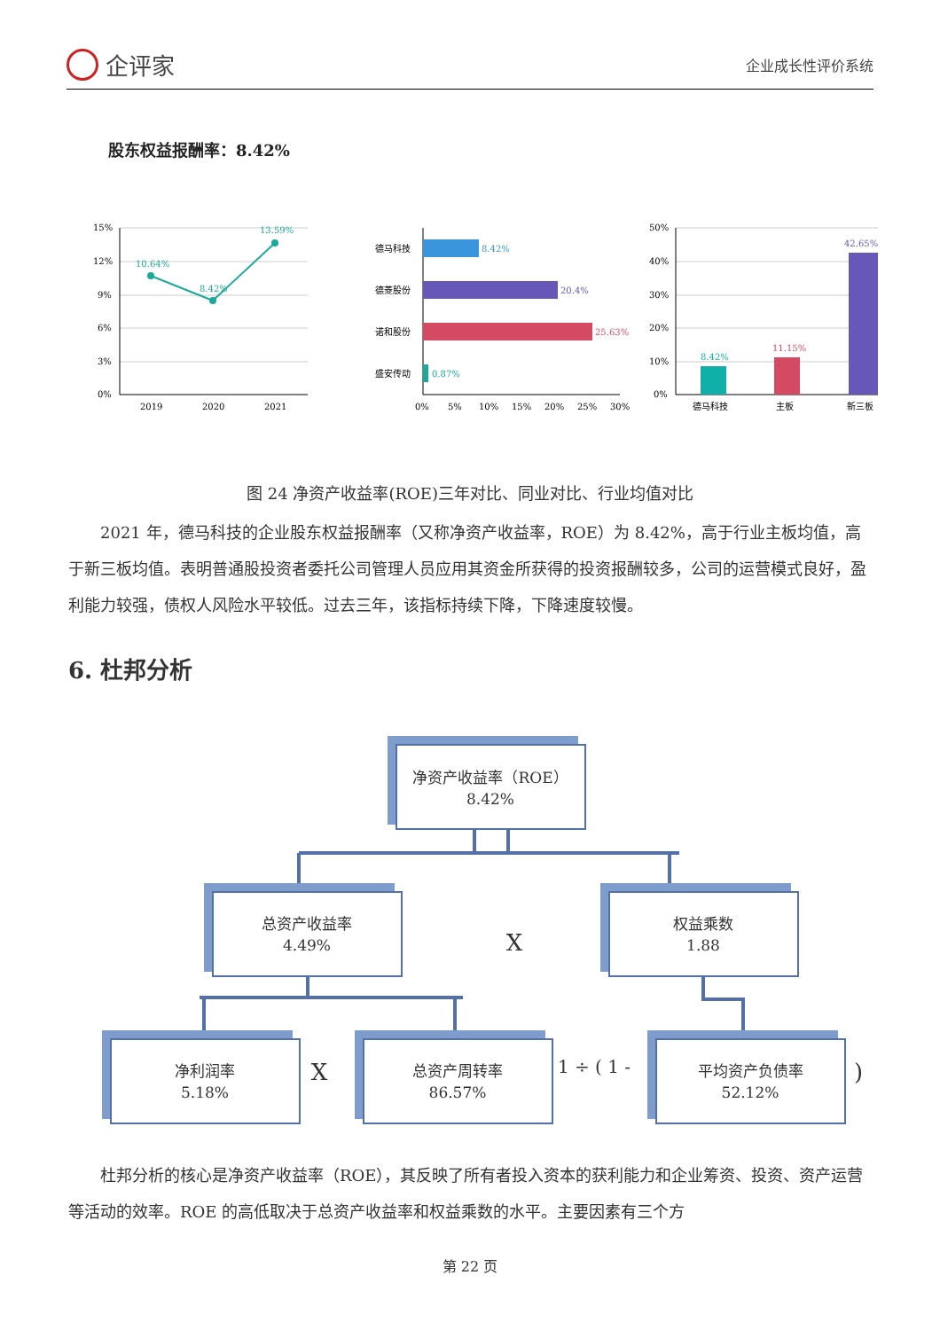企评家
企业成长性评价系统
股东权益报酬率：8.42%
15%
12%
9%
6%
3%
0%
10.64%
8.42%
13.59%
2019
2020
2021
德马科技
德菱股份
诺和股份
盛安传动
8.42%
20.4%
25.63%
0.87%
0%
5%
10%
15%
20%
25%
30%
50%
40%
30%
20%
10%
0%
8.42%
11.15%
42.65%
德马科技
主板
新三板
图 24 净资产收益率(ROE)三年对比、同业对比、行业均值对比
2021 年，德马科技的企业股东权益报酬率（又称净资产收益率，ROE）为 8.42%，高于行业主板均值，高于新三板均值。表明普通股投资者委托公司管理人员应用其资金所获得的投资报酬较多，公司的运营模式良好，盈利能力较强，债权人风险水平较低。过去三年，该指标持续下降，下降速度较慢。
6. 杜邦分析
净资产收益率（ROE）
8.42%
总资产收益率
4.49%
权益乘数
1.88
净利润率
5.18%
总资产周转率
86.57%
平均资产负债率
52.12%
X
X
1 ÷ ( 1 -
)
杜邦分析的核心是净资产收益率（ROE），其反映了所有者投入资本的获利能力和企业筹资、投资、资产运营等活动的效率。ROE 的高低取决于总资产收益率和权益乘数的水平。主要因素有三个方
第 22 页